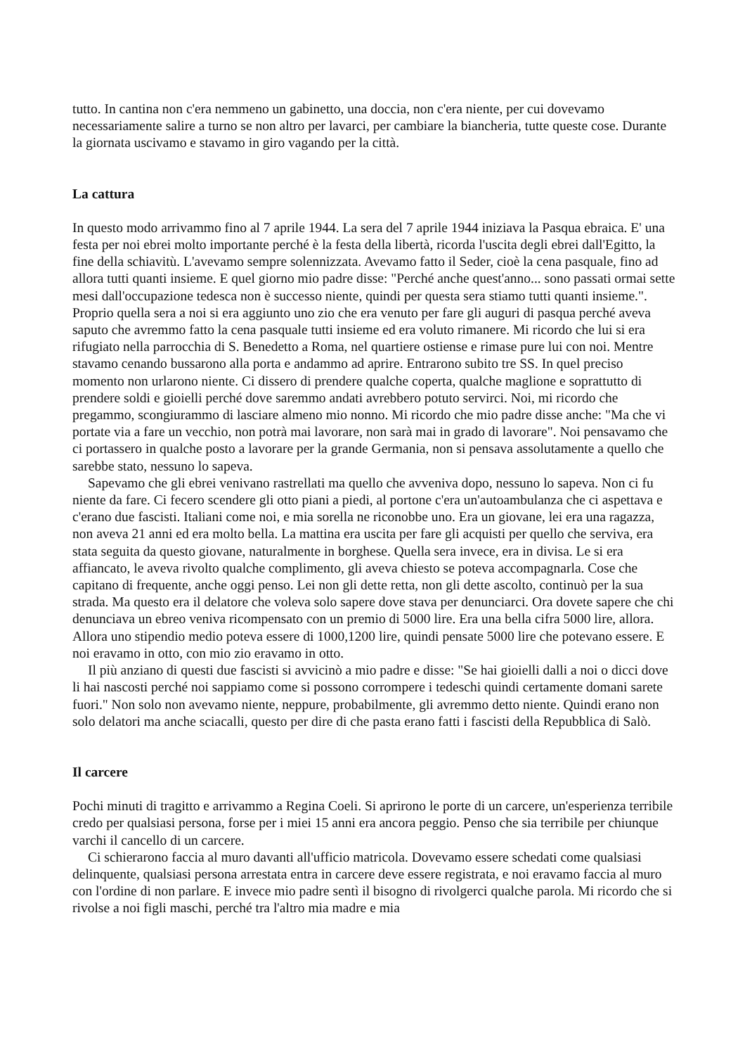tutto. In cantina non c'era nemmeno un gabinetto, una doccia, non c'era niente, per cui dovevamo necessariamente salire a turno se non altro per lavarci, per cambiare la biancheria, tutte queste cose. Durante la giornata uscivamo e stavamo in giro vagando per la città.
La cattura
In questo modo arrivammo fino al 7 aprile 1944. La sera del 7 aprile 1944 iniziava la Pasqua ebraica. E' una festa per noi ebrei molto importante perché è la festa della libertà, ricorda l'uscita degli ebrei dall'Egitto, la fine della schiavitù. L'avevamo sempre solennizzata. Avevamo fatto il Seder, cioè la cena pasquale, fino ad allora tutti quanti insieme. E quel giorno mio padre disse: "Perché anche quest'anno... sono passati ormai sette mesi dall'occupazione tedesca non è successo niente, quindi per questa sera stiamo tutti quanti insieme.". Proprio quella sera a noi si era aggiunto uno zio che era venuto per fare gli auguri di pasqua perché aveva saputo che avremmo fatto la cena pasquale tutti insieme ed era voluto rimanere. Mi ricordo che lui si era rifugiato nella parrocchia di S. Benedetto a Roma, nel quartiere ostiense e rimase pure lui con noi. Mentre stavamo cenando bussarono alla porta e andammo ad aprire. Entrarono subito tre SS. In quel preciso momento non urlarono niente. Ci dissero di prendere qualche coperta, qualche maglione e soprattutto di prendere soldi e gioielli perché dove saremmo andati avrebbero potuto servirci. Noi, mi ricordo che pregammo, scongiurammo di lasciare almeno mio nonno. Mi ricordo che mio padre disse anche: "Ma che vi portate via a fare un vecchio, non potrà mai lavorare, non sarà mai in grado di lavorare". Noi pensavamo che ci portassero in qualche posto a lavorare per la grande Germania, non si pensava assolutamente a quello che sarebbe stato, nessuno lo sapeva.
Sapevamo che gli ebrei venivano rastrellati ma quello che avveniva dopo, nessuno lo sapeva. Non ci fu niente da fare. Ci fecero scendere gli otto piani a piedi, al portone c'era un'autoambulanza che ci aspettava e c'erano due fascisti. Italiani come noi, e mia sorella ne riconobbe uno. Era un giovane, lei era una ragazza, non aveva 21 anni ed era molto bella. La mattina era uscita per fare gli acquisti per quello che serviva, era stata seguita da questo giovane, naturalmente in borghese. Quella sera invece, era in divisa. Le si era affiancato, le aveva rivolto qualche complimento, gli aveva chiesto se poteva accompagnarla. Cose che capitano di frequente, anche oggi penso. Lei non gli dette retta, non gli dette ascolto, continuò per la sua strada. Ma questo era il delatore che voleva solo sapere dove stava per denunciarci. Ora dovete sapere che chi denunciava un ebreo veniva ricompensato con un premio di 5000 lire. Era una bella cifra 5000 lire, allora. Allora uno stipendio medio poteva essere di 1000,1200 lire, quindi pensate 5000 lire che potevano essere. E noi eravamo in otto, con mio zio eravamo in otto.
Il più anziano di questi due fascisti si avvicinò a mio padre e disse: "Se hai gioielli dalli a noi o dicci dove li hai nascosti perché noi sappiamo come si possono corrompere i tedeschi quindi certamente domani sarete fuori." Non solo non avevamo niente, neppure, probabilmente, gli avremmo detto niente. Quindi erano non solo delatori ma anche sciacalli, questo per dire di che pasta erano fatti i fascisti della Repubblica di Salò.
Il carcere
Pochi minuti di tragitto e arrivammo a Regina Coeli. Si aprirono le porte di un carcere, un'esperienza terribile credo per qualsiasi persona, forse per i miei 15 anni era ancora peggio. Penso che sia terribile per chiunque varchi il cancello di un carcere.
Ci schierarono faccia al muro davanti all'ufficio matricola. Dovevamo essere schedati come qualsiasi delinquente, qualsiasi persona arrestata entra in carcere deve essere registrata, e noi eravamo faccia al muro con l'ordine di non parlare. E invece mio padre sentì il bisogno di rivolgerci qualche parola. Mi ricordo che si rivolse a noi figli maschi, perché tra l'altro mia madre e mia